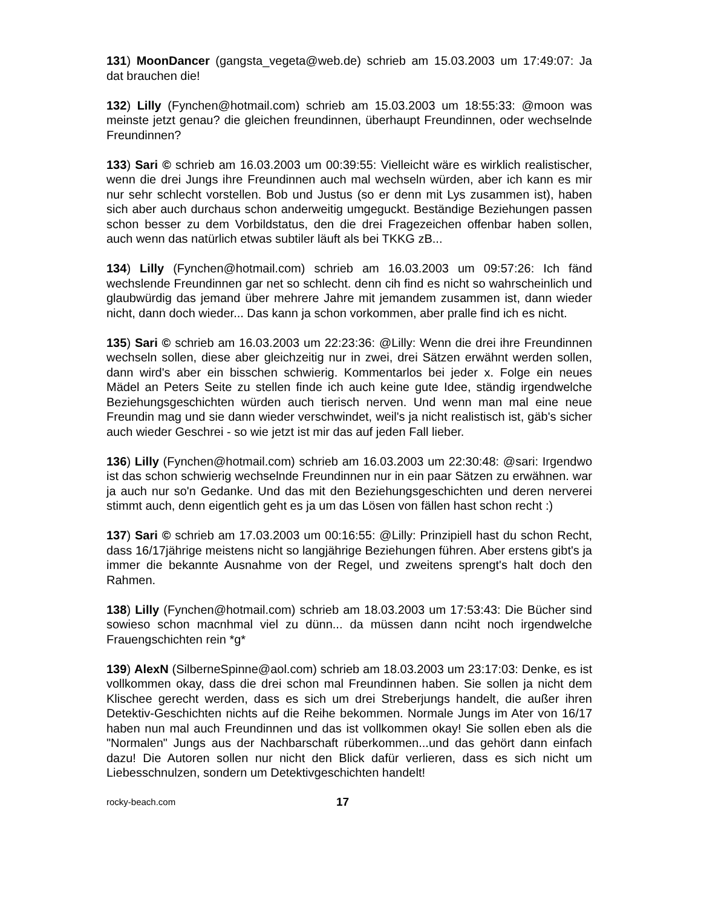131) MoonDancer (gangsta_vegeta@web.de) schrieb am 15.03.2003 um 17:49:07: Ja dat brauchen die!
132) Lilly (Fynchen@hotmail.com) schrieb am 15.03.2003 um 18:55:33: @moon was meinste jetzt genau? die gleichen freundinnen, überhaupt Freundinnen, oder wechselnde Freundinnen?
133) Sari © schrieb am 16.03.2003 um 00:39:55: Vielleicht wäre es wirklich realistischer, wenn die drei Jungs ihre Freundinnen auch mal wechseln würden, aber ich kann es mir nur sehr schlecht vorstellen. Bob und Justus (so er denn mit Lys zusammen ist), haben sich aber auch durchaus schon anderweitig umgeguckt. Beständige Beziehungen passen schon besser zu dem Vorbildstatus, den die drei Fragezeichen offenbar haben sollen, auch wenn das natürlich etwas subtiler läuft als bei TKKG zB...
134) Lilly (Fynchen@hotmail.com) schrieb am 16.03.2003 um 09:57:26: Ich fänd wechslende Freundinnen gar net so schlecht. denn cih find es nicht so wahrscheinlich und glaubwürdig das jemand über mehrere Jahre mit jemandem zusammen ist, dann wieder nicht, dann doch wieder... Das kann ja schon vorkommen, aber pralle find ich es nicht.
135) Sari © schrieb am 16.03.2003 um 22:23:36: @Lilly: Wenn die drei ihre Freundinnen wechseln sollen, diese aber gleichzeitig nur in zwei, drei Sätzen erwähnt werden sollen, dann wird's aber ein bisschen schwierig. Kommentarlos bei jeder x. Folge ein neues Mädel an Peters Seite zu stellen finde ich auch keine gute Idee, ständig irgendwelche Beziehungsgeschichten würden auch tierisch nerven. Und wenn man mal eine neue Freundin mag und sie dann wieder verschwindet, weil's ja nicht realistisch ist, gäb's sicher auch wieder Geschrei - so wie jetzt ist mir das auf jeden Fall lieber.
136) Lilly (Fynchen@hotmail.com) schrieb am 16.03.2003 um 22:30:48: @sari: Irgendwo ist das schon schwierig wechselnde Freundinnen nur in ein paar Sätzen zu erwähnen. war ja auch nur so'n Gedanke. Und das mit den Beziehungsgeschichten und deren nerverei stimmt auch, denn eigentlich geht es ja um das Lösen von fällen hast schon recht :)
137) Sari © schrieb am 17.03.2003 um 00:16:55: @Lilly: Prinzipiell hast du schon Recht, dass 16/17jährige meistens nicht so langjährige Beziehungen führen. Aber erstens gibt's ja immer die bekannte Ausnahme von der Regel, und zweitens sprengt's halt doch den Rahmen.
138) Lilly (Fynchen@hotmail.com) schrieb am 18.03.2003 um 17:53:43: Die Bücher sind sowieso schon macnhmal viel zu dünn... da müssen dann nciht noch irgendwelche Frauengschichten rein *g*
139) AlexN (SilberneSpinne@aol.com) schrieb am 18.03.2003 um 23:17:03: Denke, es ist vollkommen okay, dass die drei schon mal Freundinnen haben. Sie sollen ja nicht dem Klischee gerecht werden, dass es sich um drei Streberjungs handelt, die außer ihren Detektiv-Geschichten nichts auf die Reihe bekommen. Normale Jungs im Ater von 16/17 haben nun mal auch Freundinnen und das ist vollkommen okay! Sie sollen eben als die "Normalen" Jungs aus der Nachbarschaft rüberkommen...und das gehört dann einfach dazu! Die Autoren sollen nur nicht den Blick dafür verlieren, dass es sich nicht um Liebesschnulzen, sondern um Detektivgeschichten handelt!
rocky-beach.com 17